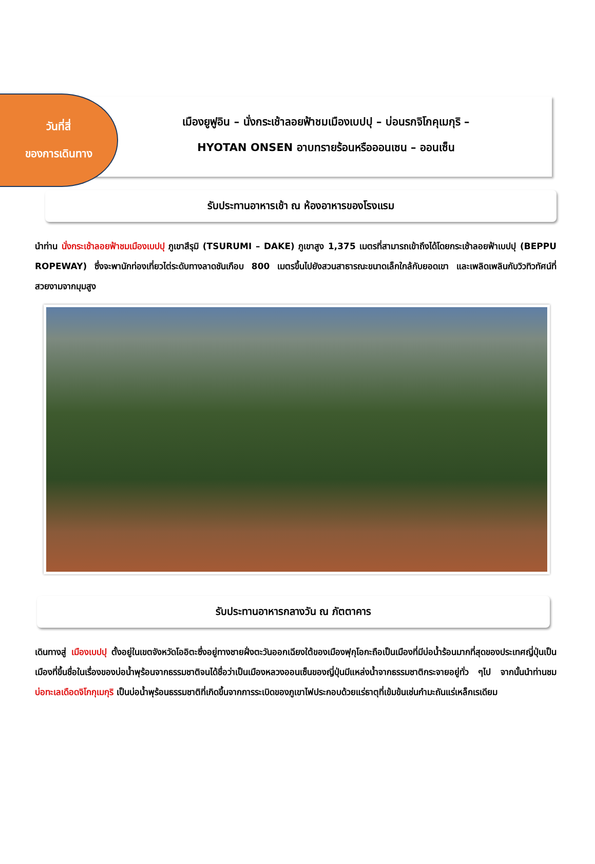วันที่สี่
ของการเดินทาง
เมืองยูฟูอิน – นั่งกระเช้าลอยฟ้าชมเมืองเบปปุ – บ่อนรกจิโกคุเมกุริ –
HYOTAN ONSEN อาบทรายร้อนหรือออนเซน – ออนเซ็น
รับประทานอาหารเช้า ณ ห้องอาหารของโรงแรม
นำท่าน นั่งกระเช้าลอยฟ้าชมเมืองเบปปุ ภูเขาสึรุมิ (TSURUMI – DAKE) ภูเขาสูง 1,375 เมตรที่สามารถเข้าถึงได้โดยกระเช้าลอยฟ้าเบปปุ (BEPPU ROPEWAY) ซึ่งจะพานักท่องเที่ยวไต่ระดับทางลาดชันเกือบ 800 เมตรขึ้นไปยังสวนสาธารณะขนาดเล็กใกล้กับยอดเขา และเพลิดเพลินกับวิวทิวทัศน์ที่สวยงามจากมุมสูง
รับประทานอาหารกลางวัน ณ ภัตตาคาร
เดินทางสู่ เมืองเบปปุ ตั้งอยู่ในเขตจังหวัดโออิตะซึ่งอยู่ทางชายฝั่งตะวันออกเฉียงใต้ของเมืองฟุกุโอกะถือเป็นเมืองที่มีบ่อน้ำร้อนมากที่สุดของประเทศญี่ปุ่นเป็นเมืองที่ขึ้นชื่อในเรื่องของบ่อน้ำพุร้อนจากธรรมชาติจนได้ชื่อว่าเป็นเมืองหลวงออนเซ็นของญี่ปุ่นมีแหล่งน้ำจากธรรมชาติกระจายอยู่ทั่ว ๆไป จากนั้นนำท่านชม บ่อทะเลเดือดจิโกกุเมกุริ เป็นบ่อน้ำพุร้อนธรรมชาติที่เกิดขึ้นจากการระเบิดของภูเขาไฟประกอบด้วยแร่ธาตุที่เข้มข้นเช่นกำมะถันแร่เหล็กเรเดียม